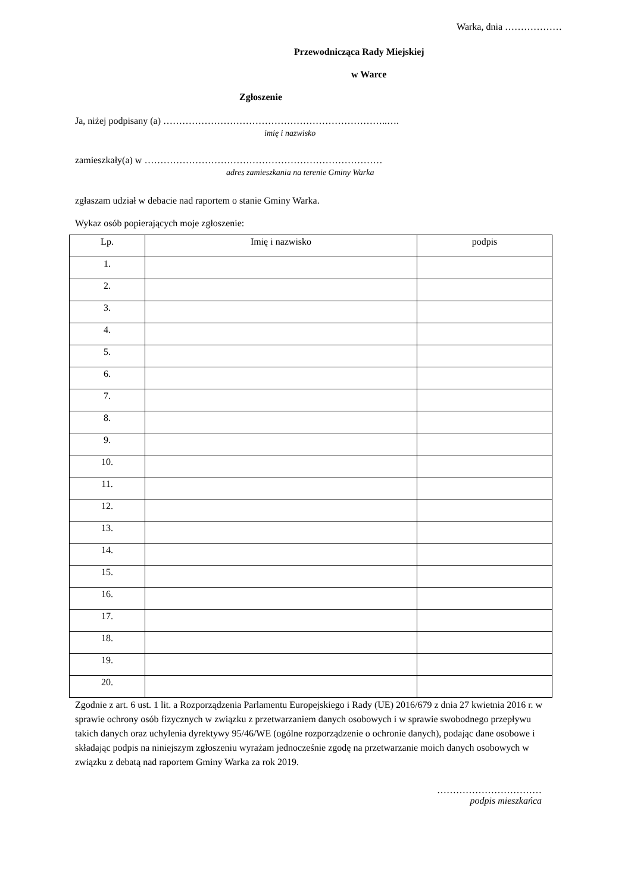Warka, dnia ………………
Przewodnicząca Rady Miejskiej
w Warce
Zgłoszenie
Ja, niżej podpisany (a) ……………………………………………………………..….
imię i nazwisko
zamieszkały(a) w …………………………………………………………………
adres zamieszkania na terenie Gminy Warka
zgłaszam udział w debacie nad raportem o stanie Gminy Warka.
Wykaz osób popierających moje zgłoszenie:
| Lp. | Imię i nazwisko | podpis |
| --- | --- | --- |
| 1. | | |
| 2. | | |
| 3. | | |
| 4. | | |
| 5. | | |
| 6. | | |
| 7. | | |
| 8. | | |
| 9. | | |
| 10. | | |
| 11. | | |
| 12. | | |
| 13. | | |
| 14. | | |
| 15. | | |
| 16. | | |
| 17. | | |
| 18. | | |
| 19. | | |
| 20. | | |
Zgodnie z art. 6 ust. 1 lit. a Rozporządzenia Parlamentu Europejskiego i Rady (UE) 2016/679 z dnia 27 kwietnia 2016 r. w sprawie ochrony osób fizycznych w związku z przetwarzaniem danych osobowych i w sprawie swobodnego przepływu takich danych oraz uchylenia dyrektywy 95/46/WE (ogólne rozporządzenie o ochronie danych), podając dane osobowe i składając podpis na niniejszym zgłoszeniu wyrażam jednocześnie zgodę na przetwarzanie moich danych osobowych w związku z debatą nad raportem Gminy Warka za rok 2019.
……………………………
podpis mieszkańca